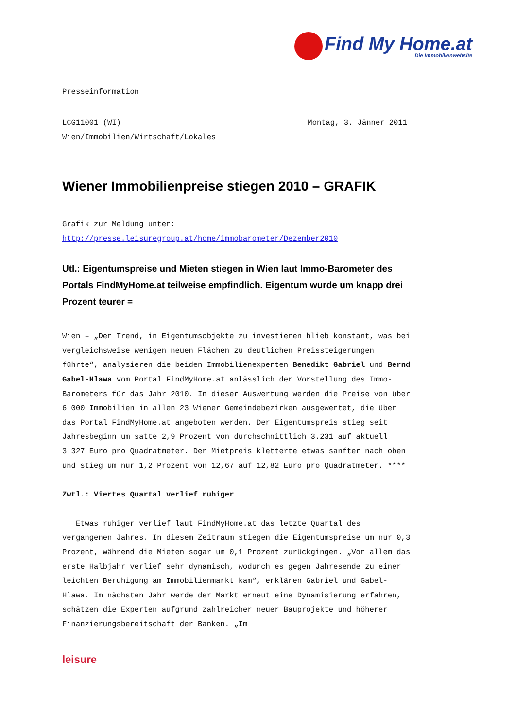Find My Home.at
Die Immobilienwebsite
Presseinformation
LCG11001 (WI) Montag, 3. Jänner 2011
Wien/Immobilien/Wirtschaft/Lokales
Wiener Immobilienpreise stiegen 2010 – GRAFIK
Grafik zur Meldung unter:
http://presse.leisuregroup.at/home/immobarometer/Dezember2010
Utl.: Eigentumspreise und Mieten stiegen in Wien laut Immo-Barometer des Portals FindMyHome.at teilweise empfindlich. Eigentum wurde um knapp drei Prozent teurer =
Wien – „Der Trend, in Eigentumsobjekte zu investieren blieb konstant, was bei vergleichsweise wenigen neuen Flächen zu deutlichen Preissteigerungen führte“, analysieren die beiden Immobilienexperten Benedikt Gabriel und Bernd Gabel-Hlawa vom Portal FindMyHome.at anlässlich der Vorstellung des Immo-Barometers für das Jahr 2010. In dieser Auswertung werden die Preise von über 6.000 Immobilien in allen 23 Wiener Gemeindebezirken ausgewertet, die über das Portal FindMyHome.at angeboten werden. Der Eigentumspreis stieg seit Jahresbeginn um satte 2,9 Prozent von durchschnittlich 3.231 auf aktuell 3.327 Euro pro Quadratmeter. Der Mietpreis kletterte etwas sanfter nach oben und stieg um nur 1,2 Prozent von 12,67 auf 12,82 Euro pro Quadratmeter. ****
Zwtl.: Viertes Quartal verlief ruhiger
Etwas ruhiger verlief laut FindMyHome.at das letzte Quartal des vergangenen Jahres. In diesem Zeitraum stiegen die Eigentumspreise um nur 0,3 Prozent, während die Mieten sogar um 0,1 Prozent zurückgingen. „Vor allem das erste Halbjahr verlief sehr dynamisch, wodurch es gegen Jahresende zu einer leichten Beruhigung am Immobilienmarkt kam“, erklären Gabriel und Gabel-Hlawa. Im nächsten Jahr werde der Markt erneut eine Dynamisierung erfahren, schätzen die Experten aufgrund zahlreicher neuer Bauprojekte und höherer Finanzierungsbereitschaft der Banken. „Im
leisure